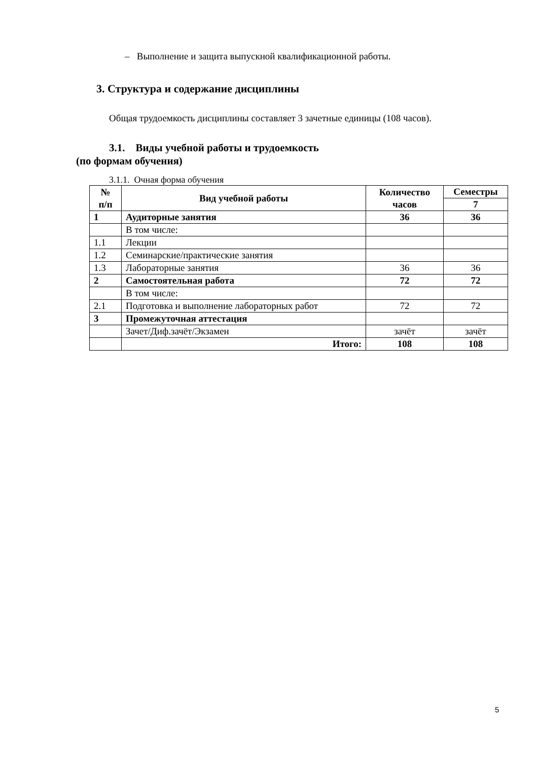– Выполнение и защита выпускной квалификационной работы.
3. Структура и содержание дисциплины
Общая трудоемкость дисциплины составляет 3 зачетные единицы (108 часов).
3.1. Виды учебной работы и трудоемкость
(по формам обучения)
3.1.1. Очная форма обучения
| № п/п | Вид учебной работы | Количество часов | Семестры |
| --- | --- | --- | --- |
| | | | 7 |
| 1 | Аудиторные занятия | 36 | 36 |
| | В том числе: | | |
| 1.1 | Лекции | | |
| 1.2 | Семинарские/практические занятия | | |
| 1.3 | Лабораторные занятия | 36 | 36 |
| 2 | Самостоятельная работа | 72 | 72 |
| | В том числе: | | |
| 2.1 | Подготовка и выполнение лабораторных работ | 72 | 72 |
| 3 | Промежуточная аттестация | | |
| | Зачет/Диф.зачёт/Экзамен | зачёт | зачёт |
| | Итого: | 108 | 108 |
5